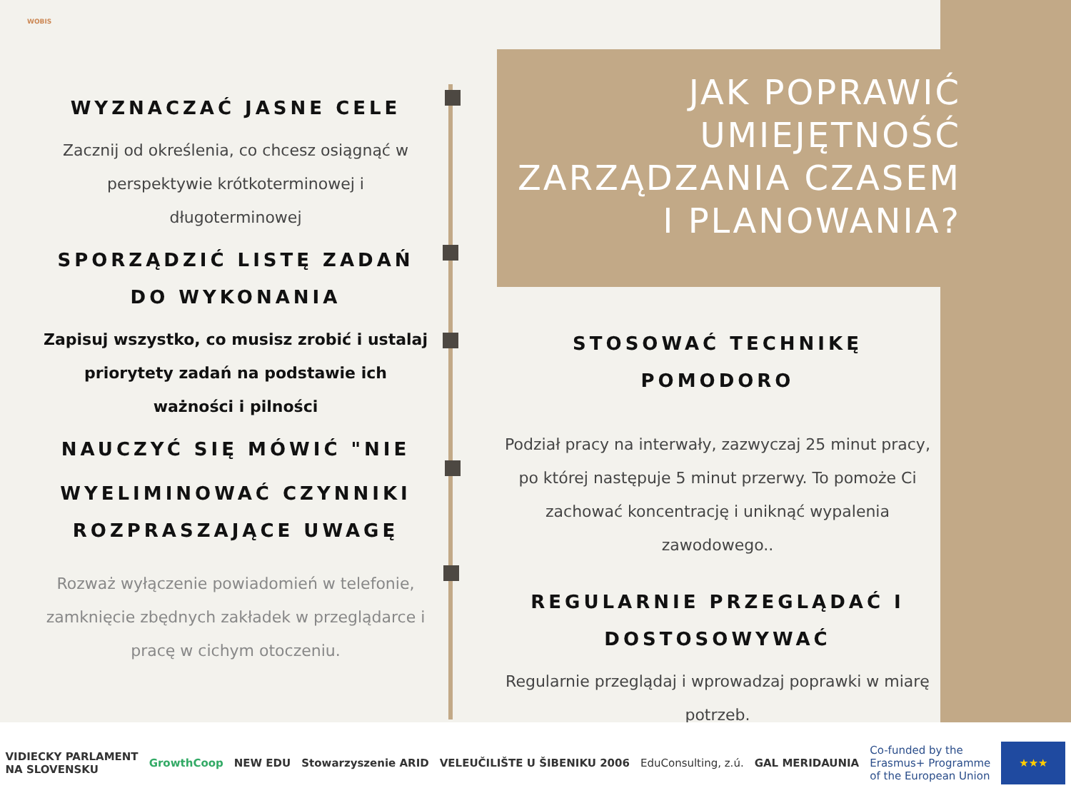WOBIS
WYZNACZAĆ JASNE CELE
Zacznij od określenia, co chcesz osiągnąć w perspektywie krótkoterminowej i długoterminowej
SPORZĄDZIĆ LISTĘ ZADAŃ DO WYKONANIA
Zapisuj wszystko, co musisz zrobić i ustalaj priorytety zadań na podstawie ich ważności i pilności
NAUCZYĆ SIĘ MÓWIĆ "NIE
WYELIMINOWAĆ CZYNNIKI ROZPRASZAJĄCE UWAGĘ
Rozważ wyłączenie powiadomień w telefonie, zamknięcie zbędnych zakładek w przeglądarce i pracę w cichym otoczeniu.
JAK POPRAWIĆ UMIEJĘTNOŚĆ ZARZĄDZANIA CZASEM I PLANOWANIA?
STOSOWAĆ TECHNIKĘ POMODORO
Podział pracy na interwały, zazwyczaj 25 minut pracy, po której następuje 5 minut przerwy. To pomoże Ci zachować koncentrację i uniknąć wypalenia zawodowego..
REGULARNIE PRZEGLĄDAĆ I DOSTOSOWYWAĆ
Regularnie przeglądaj i wprowadzaj poprawki w miarę potrzeb.
VIDIECKY PARLAMENT
NA SLOVENSKU GrowthCoop NEW EDU Stowarzyszenie ARID VELEUČILIŠTE U ŠIBENIKU 2006 EduConsulting, z.ú. GAL MERIDAUNIA Co-funded by the
Erasmus+ Programme
of the European Union ★★★